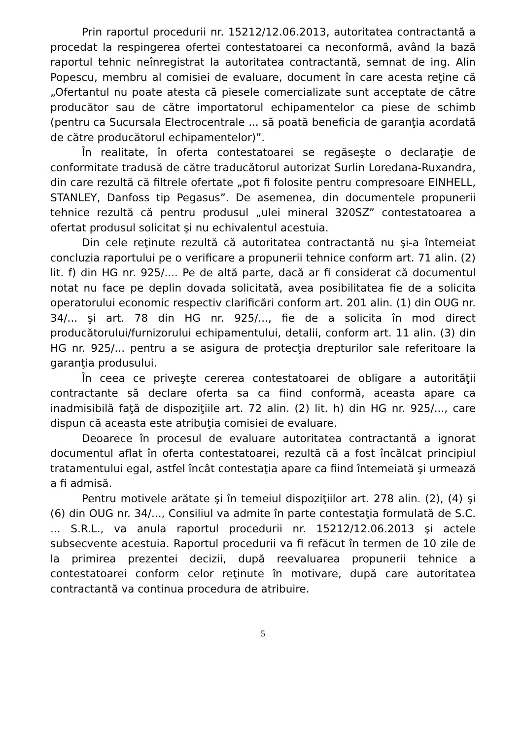Prin raportul procedurii nr. 15212/12.06.2013, autoritatea contractantă a procedat la respingerea ofertei contestatoarei ca neconformă, având la bază raportul tehnic neînregistrat la autoritatea contractantă, semnat de ing. Alin Popescu, membru al comisiei de evaluare, document în care acesta reţine că „Ofertantul nu poate atesta că piesele comercializate sunt acceptate de către producător sau de către importatorul echipamentelor ca piese de schimb (pentru ca Sucursala Electrocentrale ... să poată beneficia de garanţia acordată de către producătorul echipamentelor)”.
În realitate, în oferta contestatoarei se regăseşte o declaraţie de conformitate tradusă de către traducătorul autorizat Surlin Loredana-Ruxandra, din care rezultă că filtrele ofertate „pot fi folosite pentru compresoare EINHELL, STANLEY, Danfoss tip Pegasus”. De asemenea, din documentele propunerii tehnice rezultă că pentru produsul „ulei mineral 320SZ” contestatoarea a ofertat produsul solicitat şi nu echivalentul acestuia.
Din cele reţinute rezultă că autoritatea contractantă nu şi-a întemeiat concluzia raportului pe o verificare a propunerii tehnice conform art. 71 alin. (2) lit. f) din HG nr. 925/.... Pe de altă parte, dacă ar fi considerat că documentul notat nu face pe deplin dovada solicitată, avea posibilitatea fie de a solicita operatorului economic respectiv clarificări conform art. 201 alin. (1) din OUG nr. 34/... şi art. 78 din HG nr. 925/..., fie de a solicita în mod direct producătorului/furnizorului echipamentului, detalii, conform art. 11 alin. (3) din HG nr. 925/... pentru a se asigura de protecţia drepturilor sale referitoare la garanţia produsului.
În ceea ce priveşte cererea contestatoarei de obligare a autorităţii contractante să declare oferta sa ca fiind conformă, aceasta apare ca inadmisibilă faţă de dispoziţiile art. 72 alin. (2) lit. h) din HG nr. 925/..., care dispun că aceasta este atribuţia comisiei de evaluare.
Deoarece în procesul de evaluare autoritatea contractantă a ignorat documentul aflat în oferta contestatoarei, rezultă că a fost încălcat principiul tratamentului egal, astfel încât contestaţia apare ca fiind întemeiată şi urmează a fi admisă.
Pentru motivele arătate şi în temeiul dispoziţiilor art. 278 alin. (2), (4) şi (6) din OUG nr. 34/..., Consiliul va admite în parte contestaţia formulată de S.C. ... S.R.L., va anula raportul procedurii nr. 15212/12.06.2013 şi actele subsecvente acestuia. Raportul procedurii va fi refăcut în termen de 10 zile de la primirea prezentei decizii, după reevaluarea propunerii tehnice a contestatoarei conform celor reţinute în motivare, după care autoritatea contractantă va continua procedura de atribuire.
5